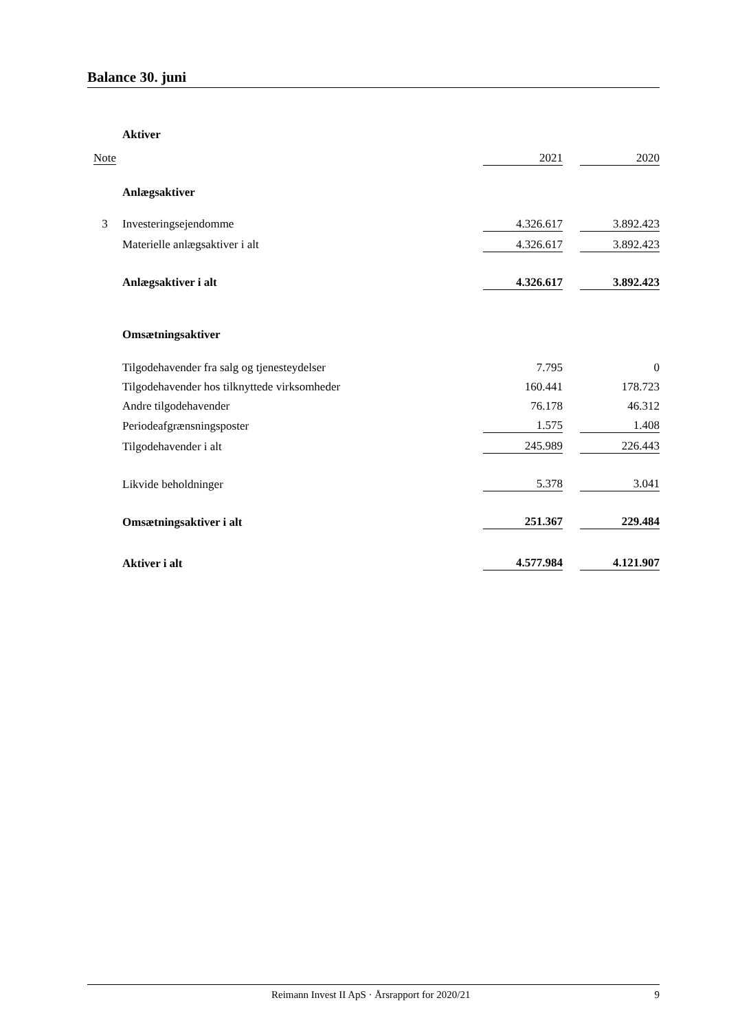Balance 30. juni
| | Aktiver | | | |
| Note | | 2021 | | 2020 |
| | Anlægsaktiver | | | |
| 3 | Investeringsejendomme | 4.326.617 | | 3.892.423 |
| | Materielle anlægsaktiver i alt | 4.326.617 | | 3.892.423 |
| | Anlægsaktiver i alt | 4.326.617 | | 3.892.423 |
| | Omsætningsaktiver | | | |
| | Tilgodehavender fra salg og tjenesteydelser | 7.795 | | 0 |
| | Tilgodehavender hos tilknyttede virksomheder | 160.441 | | 178.723 |
| | Andre tilgodehavender | 76.178 | | 46.312 |
| | Periodeafgrænsningsposter | 1.575 | | 1.408 |
| | Tilgodehavender i alt | 245.989 | | 226.443 |
| | Likvide beholdninger | 5.378 | | 3.041 |
| | Omsætningsaktiver i alt | 251.367 | | 229.484 |
| | Aktiver i alt | 4.577.984 | | 4.121.907 |
Reimann Invest II ApS · Årsrapport for 2020/21 9